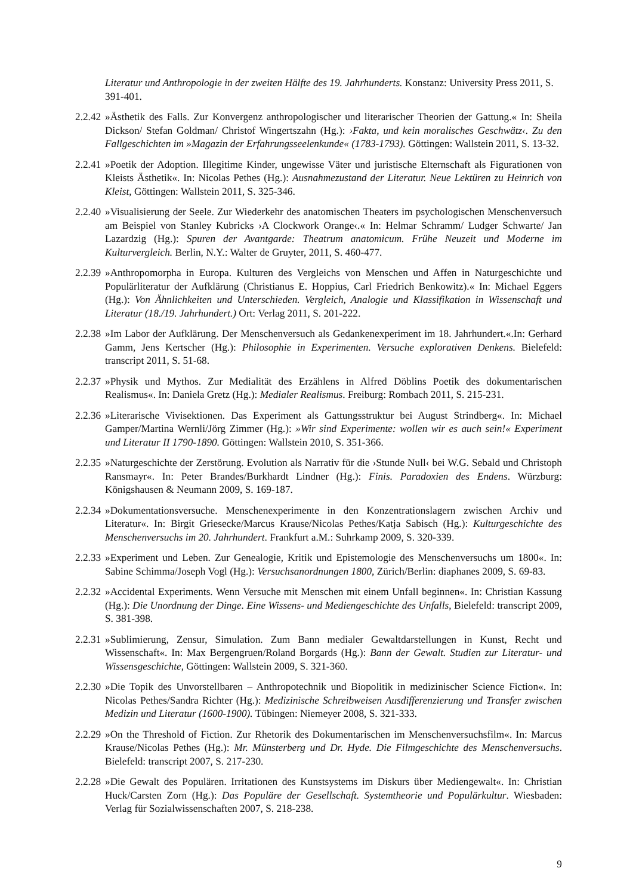Literatur und Anthropologie in der zweiten Hälfte des 19. Jahrhunderts. Konstanz: University Press 2011, S. 391-401.
2.2.42
»Ästhetik des Falls. Zur Konvergenz anthropologischer und literarischer Theorien der Gattung.« In: Sheila Dickson/ Stefan Goldman/ Christof Wingertszahn (Hg.): ›Fakta, und kein moralisches Geschwätz‹. Zu den Fallgeschichten im »Magazin der Erfahrungsseelenkunde« (1783-1793). Göttingen: Wallstein 2011, S. 13-32.
2.2.41
»Poetik der Adoption. Illegitime Kinder, ungewisse Väter und juristische Elternschaft als Figurationen von Kleists Ästhetik«. In: Nicolas Pethes (Hg.): Ausnahmezustand der Literatur. Neue Lektüren zu Heinrich von Kleist, Göttingen: Wallstein 2011, S. 325-346.
2.2.40
»Visualisierung der Seele. Zur Wiederkehr des anatomischen Theaters im psychologischen Menschenversuch am Beispiel von Stanley Kubricks ›A Clockwork Orange‹.« In: Helmar Schramm/ Ludger Schwarte/ Jan Lazardzig (Hg.): Spuren der Avantgarde: Theatrum anatomicum. Frühe Neuzeit und Moderne im Kulturvergleich. Berlin, N.Y.: Walter de Gruyter, 2011, S. 460-477.
2.2.39
»Anthropomorpha in Europa. Kulturen des Vergleichs von Menschen und Affen in Naturgeschichte und Populärliteratur der Aufklärung (Christianus E. Hoppius, Carl Friedrich Benkowitz).« In: Michael Eggers (Hg.): Von Ähnlichkeiten und Unterschieden. Vergleich, Analogie und Klassifikation in Wissenschaft und Literatur (18./19. Jahrhundert.) Ort: Verlag 2011, S. 201-222.
2.2.38
»Im Labor der Aufklärung. Der Menschenversuch als Gedankenexperiment im 18. Jahrhundert.«.In: Gerhard Gamm, Jens Kertscher (Hg.): Philosophie in Experimenten. Versuche explorativen Denkens. Bielefeld: transcript 2011, S. 51-68.
2.2.37
»Physik und Mythos. Zur Medialität des Erzählens in Alfred Döblins Poetik des dokumentarischen Realismus«. In: Daniela Gretz (Hg.): Medialer Realismus. Freiburg: Rombach 2011, S. 215-231.
2.2.36
»Literarische Vivisektionen. Das Experiment als Gattungsstruktur bei August Strindberg«. In: Michael Gamper/Martina Wernli/Jörg Zimmer (Hg.): »Wir sind Experimente: wollen wir es auch sein!« Experiment und Literatur II 1790-1890. Göttingen: Wallstein 2010, S. 351-366.
2.2.35
»Naturgeschichte der Zerstörung. Evolution als Narrativ für die ›Stunde Null‹ bei W.G. Sebald und Christoph Ransmayr«. In: Peter Brandes/Burkhardt Lindner (Hg.): Finis. Paradoxien des Endens. Würzburg: Königshausen & Neumann 2009, S. 169-187.
2.2.34
»Dokumentationsversuche. Menschenexperimente in den Konzentrationslagern zwischen Archiv und Literatur«. In: Birgit Griesecke/Marcus Krause/Nicolas Pethes/Katja Sabisch (Hg.): Kulturgeschichte des Menschenversuchs im 20. Jahrhundert. Frankfurt a.M.: Suhrkamp 2009, S. 320-339.
2.2.33
»Experiment und Leben. Zur Genealogie, Kritik und Epistemologie des Menschenversuchs um 1800«. In: Sabine Schimma/Joseph Vogl (Hg.): Versuchsanordnungen 1800, Zürich/Berlin: diaphanes 2009, S. 69-83.
2.2.32
»Accidental Experiments. Wenn Versuche mit Menschen mit einem Unfall beginnen«. In: Christian Kassung (Hg.): Die Unordnung der Dinge. Eine Wissens- und Mediengeschichte des Unfalls, Bielefeld: transcript 2009, S. 381-398.
2.2.31
»Sublimierung, Zensur, Simulation. Zum Bann medialer Gewaltdarstellungen in Kunst, Recht und Wissenschaft«. In: Max Bergengruen/Roland Borgards (Hg.): Bann der Gewalt. Studien zur Literatur- und Wissensgeschichte, Göttingen: Wallstein 2009, S. 321-360.
2.2.30
»Die Topik des Unvorstellbaren – Anthropotechnik und Biopolitik in medizinischer Science Fiction«. In: Nicolas Pethes/Sandra Richter (Hg.): Medizinische Schreibweisen Ausdifferenzierung und Transfer zwischen Medizin und Literatur (1600-1900). Tübingen: Niemeyer 2008, S. 321-333.
2.2.29
»On the Threshold of Fiction. Zur Rhetorik des Dokumentarischen im Menschenversuchsfilm«. In: Marcus Krause/Nicolas Pethes (Hg.): Mr. Münsterberg und Dr. Hyde. Die Filmgeschichte des Menschenversuchs. Bielefeld: transcript 2007, S. 217-230.
2.2.28
»Die Gewalt des Populären. Irritationen des Kunstsystems im Diskurs über Mediengewalt«. In: Christian Huck/Carsten Zorn (Hg.): Das Populäre der Gesellschaft. Systemtheorie und Populärkultur. Wiesbaden: Verlag für Sozialwissenschaften 2007, S. 218-238.
9